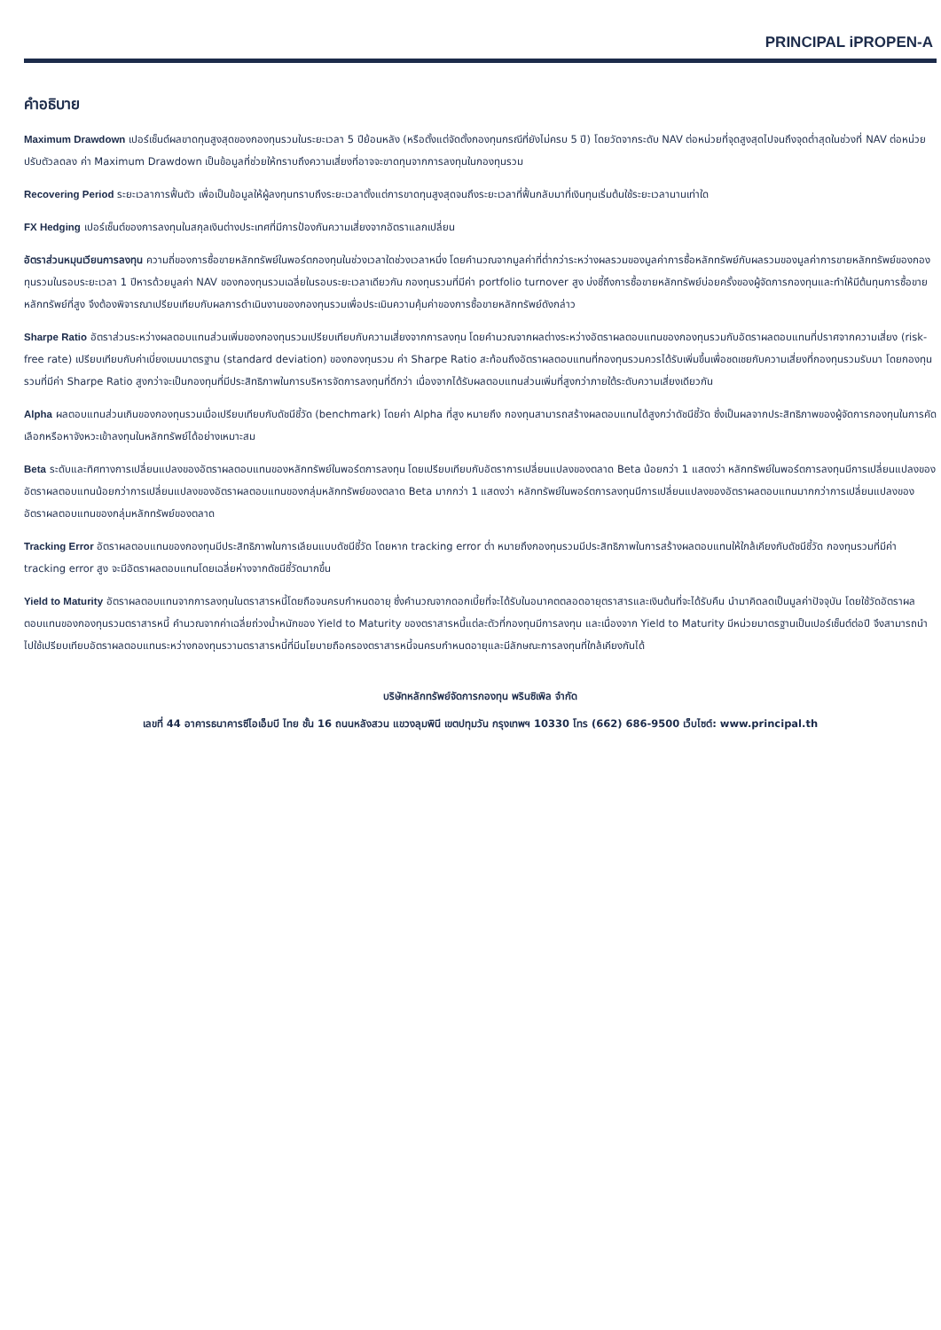PRINCIPAL iPROPEN-A
คำอธิบาย
Maximum Drawdown เปอร์เซ็นต์ผลขาดทุนสูงสุดของกองทุนรวมในระยะเวลา 5 ปีย้อนหลัง (หรือตั้งแต่จัดตั้งกองทุนกรณีที่ยังไม่ครบ 5 ปี) โดยวัดจากระดับ NAV ต่อหน่วยที่จุดสูงสุดไปจนถึงจุดต่ำสุดในช่วงที่ NAV ต่อหน่วยปรับตัวลดลง ค่า Maximum Drawdown เป็นข้อมูลที่ช่วยให้ทราบถึงความเสี่ยงที่อาจจะขาดทุนจากการลงทุนในกองทุนรวม
Recovering Period ระยะเวลาการฟื้นตัว เพื่อเป็นข้อมูลให้ผู้ลงทุนทราบถึงระยะเวลาตั้งแต่การขาดทุนสูงสุดจนถึงระยะเวลาที่ฟื้นกลับมาที่เงินทุนเริ่มต้นใช้ระยะเวลานานเท่าใด
FX Hedging เปอร์เซ็นต์ของการลงทุนในสกุลเงินต่างประเทศที่มีการป้องกันความเสี่ยงจากอัตราแลกเปลี่ยน
อัตราส่วนหมุนเวียนการลงทุน ความถี่ของการซื้อขายหลักทรัพย์ในพอร์ตกองทุนในช่วงเวลาใดช่วงเวลาหนึ่ง โดยคำนวณจากมูลค่าที่ต่ำกว่าระหว่างผลรวมของมูลค่าการซื้อหลักทรัพย์กับผลรวมของมูลค่าการขายหลักทรัพย์ของกองทุนรวมในรอบระยะเวลา 1 ปีหารด้วยมูลค่า NAV ของกองทุนรวมเฉลี่ยในรอบระยะเวลาเดียวกัน กองทุนรวมที่มีค่า portfolio turnover สูง บ่งชี้ถึงการซื้อขายหลักทรัพย์บ่อยครั้งของผู้จัดการกองทุนและทำให้มีต้นทุนการซื้อขายหลักทรัพย์ที่สูง จึงต้องพิจารณาเปรียบเทียบกับผลการดำเนินงานของกองทุนรวมเพื่อประเมินความคุ้มค่าของการซื้อขายหลักทรัพย์ดังกล่าว
Sharpe Ratio อัตราส่วนระหว่างผลตอบแทนส่วนเพิ่มของกองทุนรวมเปรียบเทียบกับความเสี่ยงจากการลงทุน โดยคำนวณจากผลต่างระหว่างอัตราผลตอบแทนของกองทุนรวมกับอัตราผลตอบแทนที่ปราศจากความเสี่ยง (risk-free rate) เปรียบเทียบกับค่าเบี่ยงเบนมาตรฐาน (standard deviation) ของกองทุนรวม ค่า Sharpe Ratio สะท้อนถึงอัตราผลตอบแทนที่กองทุนรวมควรได้รับเพิ่มขึ้นเพื่อชดเชยกับความเสี่ยงที่กองทุนรวมรับมา โดยกองทุนรวมที่มีค่า Sharpe Ratio สูงกว่าจะเป็นกองทุนที่มีประสิทธิภาพในการบริหารจัดการลงทุนที่ดีกว่า เนื่องจากได้รับผลตอบแทนส่วนเพิ่มที่สูงกว่าภายใต้ระดับความเสี่ยงเดียวกัน
Alpha ผลตอบแทนส่วนเกินของกองทุนรวมเมื่อเปรียบเทียบกับดัชนีชี้วัด (benchmark) โดยค่า Alpha ที่สูง หมายถึง กองทุนสามารถสร้างผลตอบแทนได้สูงกว่าดัชนีชี้วัด ซึ่งเป็นผลจากประสิทธิภาพของผู้จัดการกองทุนในการคัดเลือกหรือหาจังหวะเข้าลงทุนในหลักทรัพย์ได้อย่างเหมาะสม
Beta ระดับและทิศทางการเปลี่ยนแปลงของอัตราผลตอบแทนของหลักทรัพย์ในพอร์ตการลงทุน โดยเปรียบเทียบกับอัตราการเปลี่ยนแปลงของตลาด Beta น้อยกว่า 1 แสดงว่า หลักทรัพย์ในพอร์ตการลงทุนมีการเปลี่ยนแปลงของอัตราผลตอบแทนน้อยกว่าการเปลี่ยนแปลงของอัตราผลตอบแทนของกลุ่มหลักทรัพย์ของตลาด Beta มากกว่า 1 แสดงว่า หลักทรัพย์ในพอร์ตการลงทุนมีการเปลี่ยนแปลงของอัตราผลตอบแทนมากกว่าการเปลี่ยนแปลงของอัตราผลตอบแทนของกลุ่มหลักทรัพย์ของตลาด
Tracking Error อัตราผลตอบแทนของกองทุนมีประสิทธิภาพในการเลียนแบบดัชนีชี้วัด โดยหาก tracking error ต่ำ หมายถึงกองทุนรวมมีประสิทธิภาพในการสร้างผลตอบแทนให้ใกล้เคียงกับดัชนีชี้วัด กองทุนรวมที่มีค่า tracking error สูง จะมีอัตราผลตอบแทนโดยเฉลี่ยห่างจากดัชนีชี้วัดมากขึ้น
Yield to Maturity อัตราผลตอบแทนจากการลงทุนในตราสารหนี้โดยถือจนครบกำหนดอายุ ซึ่งคำนวณจากดอกเบี้ยที่จะได้รับในอนาคตตลอดอายุตราสารและเงินต้นที่จะได้รับคืน นำมาคิดลดเป็นมูลค่าปัจจุบัน โดยใช้วัดอัตราผลตอบแทนของกองทุนรวมตราสารหนี้ คำนวณจากค่าเฉลี่ยถ่วงน้ำหนักของ Yield to Maturity ของตราสารหนี้แต่ละตัวที่กองทุนมีการลงทุน และเนื่องจาก Yield to Maturity มีหน่วยมาตรฐานเป็นเปอร์เซ็นต์ต่อปี จึงสามารถนำไปใช้เปรียบเทียบอัตราผลตอบแทนระหว่างกองทุนรวามตราสารหนี้ที่มีนโยบายถือครองตราสารหนี้จนครบกำหนดอายุและมีลักษณะการลงทุนที่ใกล้เคียงกันได้
บริษัทหลักทรัพย์จัดการกองทุน พรินซิเพิล จำกัด
เลขที่ 44 อาคารธนาคารซีไอเอ็มบี ไทย ชั้น 16 ถนนหลังสวน แขวงลุมพินี เขตปทุมวัน กรุงเทพฯ 10330 โทร (662) 686-9500 เว็บไซต์: www.principal.th